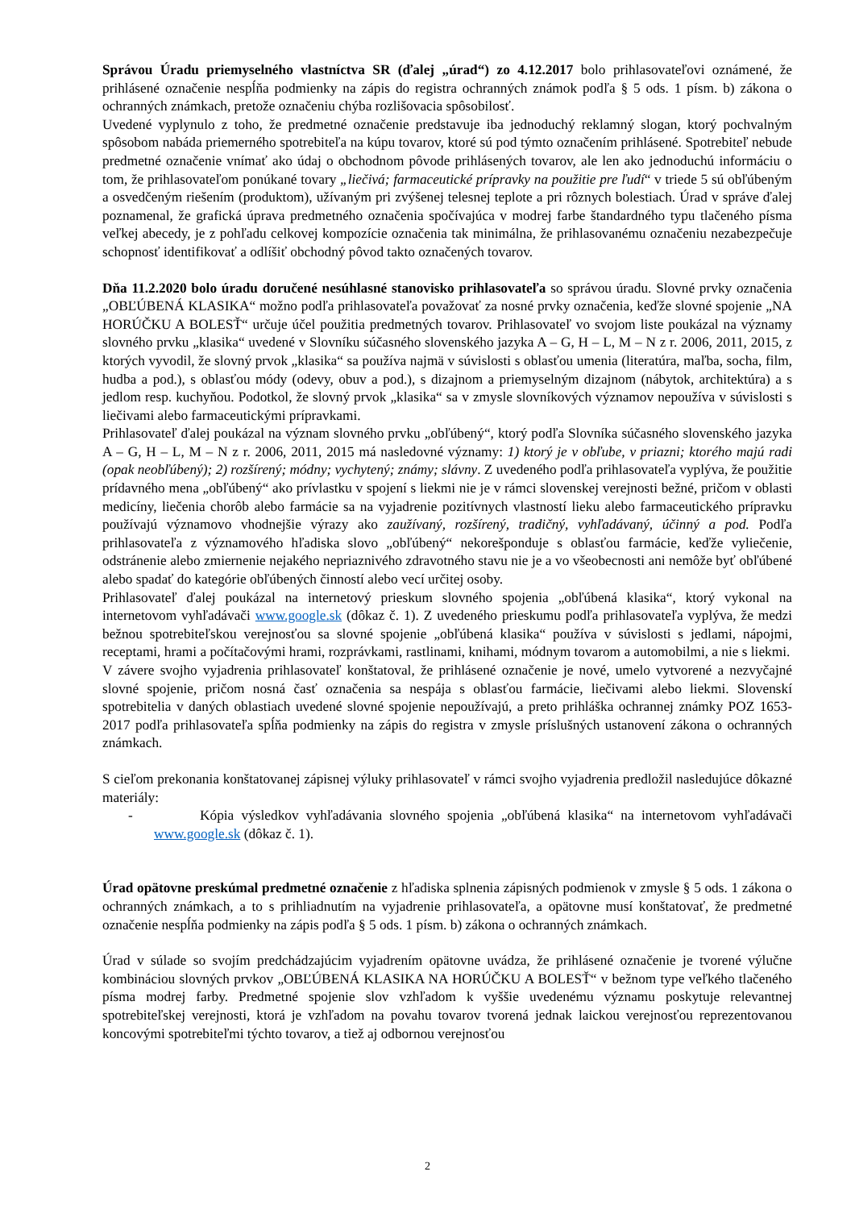Správou Úradu priemyselného vlastníctva SR (ďalej „úrad“) zo 4.12.2017 bolo prihlasovateľovi oznámené, že prihlásené označenie nespĺňa podmienky na zápis do registra ochranných známok podľa § 5 ods. 1 písm. b) zákona o ochranných známkach, pretože označeniu chýba rozlišovacia spôsobilosť.
Uvedené vyplynulo z toho, že predmetné označenie predstavuje iba jednoduchý reklamný slogan, ktorý pochvalným spôsobom nabáda priemerného spotrebiteľa na kúpu tovarov, ktoré sú pod týmto označením prihlásené. Spotrebiteľ nebude predmetné označenie vnímať ako údaj o obchodnom pôvode prihlásených tovarov, ale len ako jednoduchú informáciu o tom, že prihlasovateľom ponúkané tovary „liečivá; farmaceutické prípravky na použitie pre ľudí“ v triede 5 sú obľúbeným a osvedčeným riešením (produktom), užívaným pri zvýšenej telesnej teplote a pri rôznych bolestiach. Úrad v správe ďalej poznamenal, že grafická úprava predmetného označenia spočívajúca v modrej farbe štandardného typu tlačeného písma veľkej abecedy, je z pohľadu celkovej kompozície označenia tak minimálna, že prihlasovanému označeniu nezabezpečuje schopnosť identifikovať a odlíšiť obchodný pôvod takto označených tovarov.
Dňa 11.2.2020 bolo úradu doručené nesúhlasné stanovisko prihlasovateľa so správou úradu. Slovné prvky označenia „OBĽÚBENÁ KLASIKA“ možno podľa prihlasovateľa považovať za nosné prvky označenia, keďže slovné spojenie „NA HORÚČKU A BOLESŤ“ určuje účel použitia predmetných tovarov. Prihlasovateľ vo svojom liste poukázal na významy slovného prvku „klasika“ uvedené v Slovníku súčasného slovenského jazyka A – G, H – L, M – N z r. 2006, 2011, 2015, z ktorých vyvodil, že slovný prvok „klasika“ sa používa najmä v súvislosti s oblasťou umenia (literatúra, maľba, socha, film, hudba a pod.), s oblasťou módy (odevy, obuv a pod.), s dizajnom a priemyselným dizajnom (nábytok, architektúra) a s jedlom resp. kuchyňou. Podotkol, že slovný prvok „klasika“ sa v zmysle slovníkových významov nepoužíva v súvislosti s liečivami alebo farmaceutickými prípravkami.
Prihlasovateľ ďalej poukázal na význam slovného prvku „obľúbený“, ktorý podľa Slovníka súčasného slovenského jazyka A – G, H – L, M – N z r. 2006, 2011, 2015 má nasledovné významy: 1) ktorý je v obľube, v priazni; ktorého majú radi (opak neobľúbený); 2) rozšírený; módny; vychytený; známy; slávny. Z uvedeného podľa prihlasovateľa vyplýva, že použitie prídavného mena „obľúbený“ ako prívlastku v spojení s liekmi nie je v rámci slovenskej verejnosti bežné, pričom v oblasti medicíny, liečenia chorôb alebo farmácie sa na vyjadrenie pozitívnych vlastností lieku alebo farmaceutického prípravku používajú významovo vhodnejšie výrazy ako zaužívaný, rozšírený, tradičný, vyhľadávaný, účinný a pod. Podľa prihlasovateľa z významového hľadiska slovo „obľúbený“ nekorešponduje s oblasťou farmácie, keďže vyliečenie, odstránenie alebo zmiernenie nejakého nepriaznivého zdravotného stavu nie je a vo všeobecnosti ani nemôže byť obľúbené alebo spadať do kategórie obľúbených činností alebo vecí určitej osoby.
Prihlasovateľ ďalej poukázal na internetový prieskum slovného spojenia „obľúbená klasika“, ktorý vykonal na internetovom vyhľadávači www.google.sk (dôkaz č. 1). Z uvedeného prieskumu podľa prihlasovateľa vyplýva, že medzi bežnou spotrebiteľskou verejnosťou sa slovné spojenie „obľúbená klasika“ používa v súvislosti s jedlami, nápojmi, receptami, hrami a počítačovými hrami, rozprávkami, rastlinami, knihami, módnym tovarom a automobilmi, a nie s liekmi.
V závere svojho vyjadrenia prihlasovateľ konštatoval, že prihlásené označenie je nové, umelo vytvorené a nezvyčajné slovné spojenie, pričom nosná časť označenia sa nespája s oblasťou farmácie, liečivami alebo liekmi. Slovenskí spotrebitelia v daných oblastiach uvedené slovné spojenie nepoužívajú, a preto prihláška ochrannej známky POZ 1653-2017 podľa prihlasovateľa spĺňa podmienky na zápis do registra v zmysle príslušných ustanovení zákona o ochranných známkach.
S cieľom prekonania konštatovanej zápisnej výluky prihlasovateľ v rámci svojho vyjadrenia predložil nasledujúce dôkazné materiály:
- Kópia výsledkov vyhľadávania slovného spojenia „obľúbená klasika“ na internetovom vyhľadávači www.google.sk (dôkaz č. 1).
Úrad opätovne preskúmal predmetné označenie z hľadiska splnenia zápisných podmienok v zmysle § 5 ods. 1 zákona o ochranných známkach, a to s prihliadnutím na vyjadrenie prihlasovateľa, a opätovne musí konštatovať, že predmetné označenie nespĺňa podmienky na zápis podľa § 5 ods. 1 písm. b) zákona o ochranných známkach.
Úrad v súlade so svojím predchádzajúcim vyjadrením opätovne uvádza, že prihlásené označenie je tvorené výlučne kombináciou slovných prvkov „OBĽÚBENÁ KLASIKA NA HORÚČKU A BOLESŤ“ v bežnom type veľkého tlačeného písma modrej farby. Predmetné spojenie slov vzhľadom k vyššie uvedenému významu poskytuje relevantnej spotrebiteľskej verejnosti, ktorá je vzhľadom na povahu tovarov tvorená jednak laickou verejnosťou reprezentovanou koncovými spotrebiteľmi týchto tovarov, a tiež aj odbornou verejnosťou
2